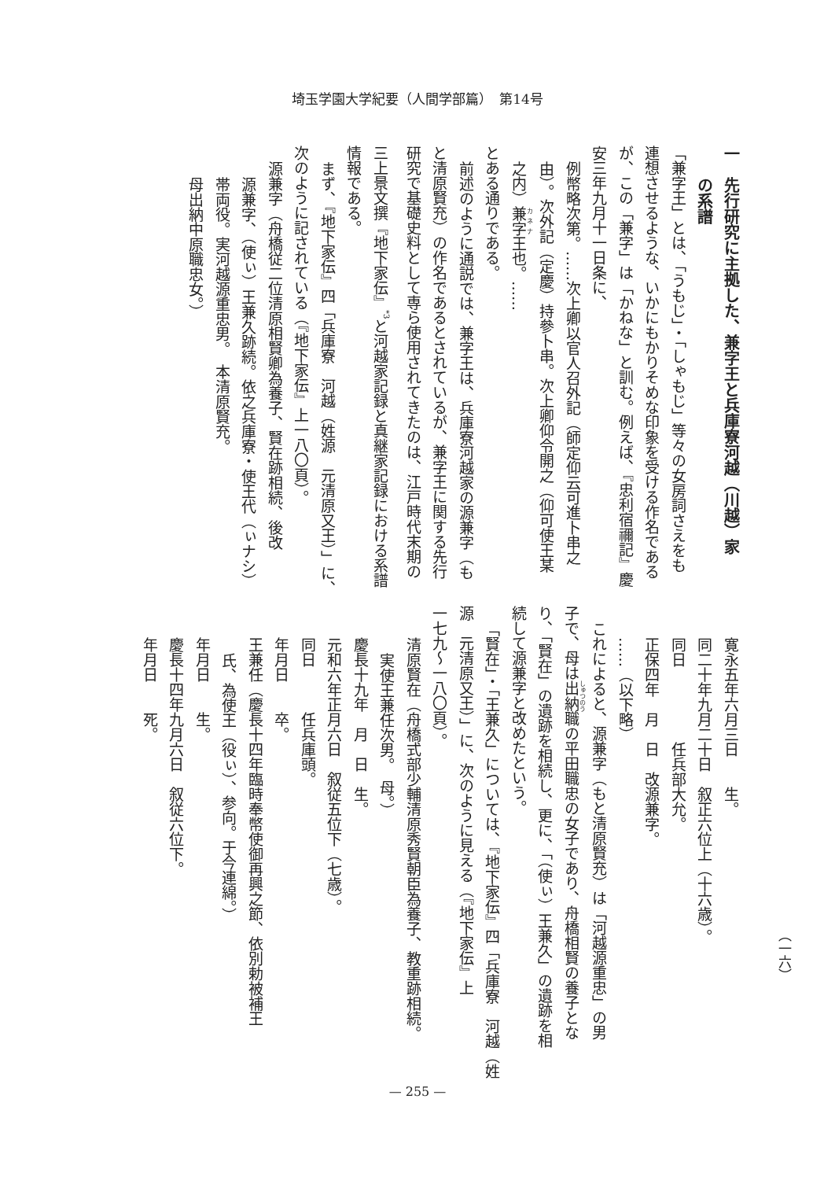埼玉学園大学紀要（人間学部篇）　第14号
一　先行研究に主拠した、兼字王と兵庫寮河越（川越）家
の系譜
「兼字王」とは、「うもじ」・「しゃもじ」等々の女房詞さえをも
連想させるような、いかにもかりそめな印象を受ける作名である
が、この「兼字」は「かねな」と訓む。例えば、『忠利宿禰記』慶
安三年九月十一日条に、
例幣略次第。……次上卿以官人召外記（師定仰云可進卜串之
由）。次外記（定慶）持參卜串。次上卿仰令開之（仰可使王某
之内）兼字王也。……
とある通りである。
前述のように通説では、兼字王は、兵庫寮河越家の源兼字（も
と清原賢充）の作名であるとされているが、兼字王に関する先行
研究で基礎史料として専ら使用されてきたのは、江戸時代末期の
三上景文撰『地下家伝』<sup>*3</sup>と河越家記録と真継家記録における系譜
情報である。
まず、『地下家伝』四「兵庫寮　河越（姓源　元清原又王）」に、
次のように記されている（『地下家伝』上一八〇頁）。
源兼字（舟橋従二位清原相賢卿為養子、賢在跡相続、後改
源兼字、（使ぃ）王兼久跡続。依之兵庫寮・使王代（ぃナシ）
帯両役。実河越源重忠男。　本清原賢充。
母出納中原職忠女。）
寛永五年六月三日　　生。
同二十年九月二十日　叙正六位上（十六歳）。
同日　　　　　任兵部大允。
正保四年　月　日　改源兼字。
……（以下略）
これによると、源兼字（もと清原賢充）は「河越源重忠」の男
子で、母は出納職の平田職忠の女子であり、舟橋相賢の養子とな
り、「賢在」の遺跡を相続し、更に、「（使ぃ）王兼久」の遺跡を相
続して源兼字と改めたという。
「賢在」・「王兼久」については、『地下家伝』四「兵庫寮　河越（姓
源　元清原又王）」に、次のように見える（『地下家伝』上
一七九～一八〇頁）。
清原賢在（舟橋式部少輔清原秀賢朝臣為養子、教重跡相続。
実使王兼任次男。　母。）
慶長十九年　月　日　生。
元和六年正月六日　叙従五位下（七歳）。
同日　　　任兵庫頭。
年月日　　卒。
王兼任（慶長十四年臨時奉幣使御再興之節、依別勅被補王
氏、為使王（役ぃ）、参向。于今連綿。）
年月日　　生。
慶長十四年九月六日　叙従六位下。
年月日　　死。
（一六）
— 255 —